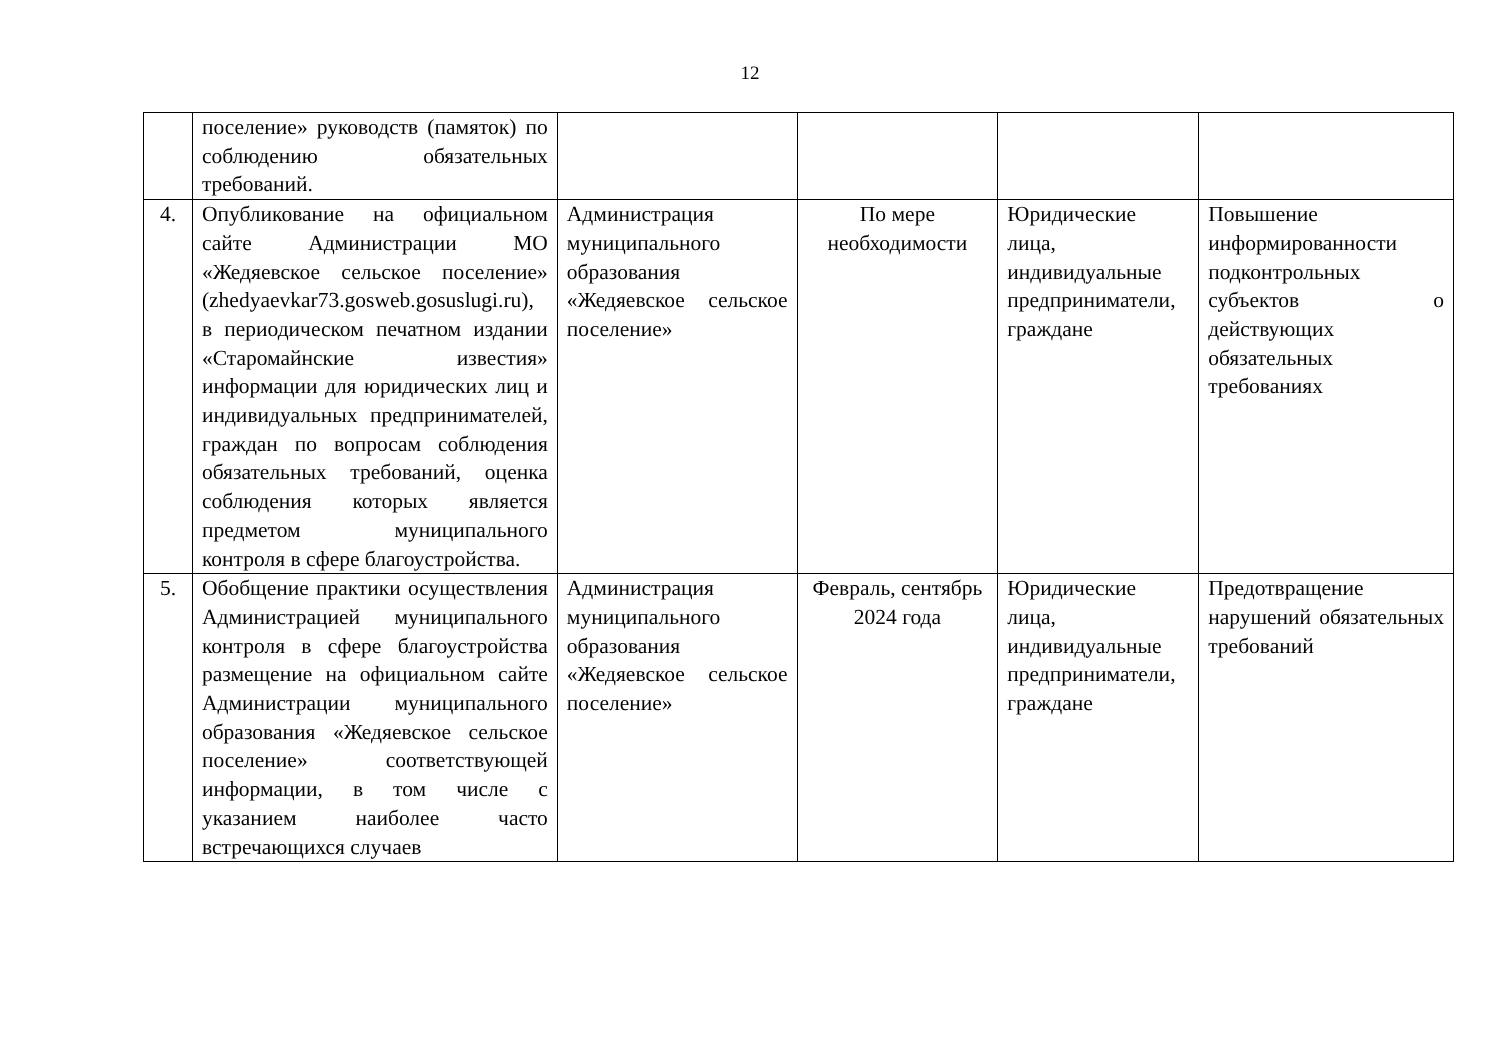12
| | поселение» руководств (памяток) по соблюдению обязательных требований. | | | | |
| 4. | Опубликование на официальном сайте Администрации МО «Жедяевское сельское поселение» (zhedyaevkar73.gosweb.gosuslugi.ru), в периодическом печатном издании «Старомайнские известия» информации для юридических лиц и индивидуальных предпринимателей, граждан по вопросам соблюдения обязательных требований, оценка соблюдения которых является предметом муниципального контроля в сфере благоустройства. | Администрация муниципального образования «Жедяевское сельское поселение» | По мере необходимости | Юридические лица, индивидуальные предприниматели, граждане | Повышение информированности подконтрольных субъектов о действующих обязательных требованиях |
| 5. | Обобщение практики осуществления Администрацией муниципального контроля в сфере благоустройства размещение на официальном сайте Администрации муниципального образования «Жедяевское сельское поселение» соответствующей информации, в том числе с указанием наиболее часто встречающихся случаев | Администрация муниципального образования «Жедяевское сельское поселение» | Февраль, сентябрь 2024 года | Юридические лица, индивидуальные предприниматели, граждане | Предотвращение нарушений обязательных требований |